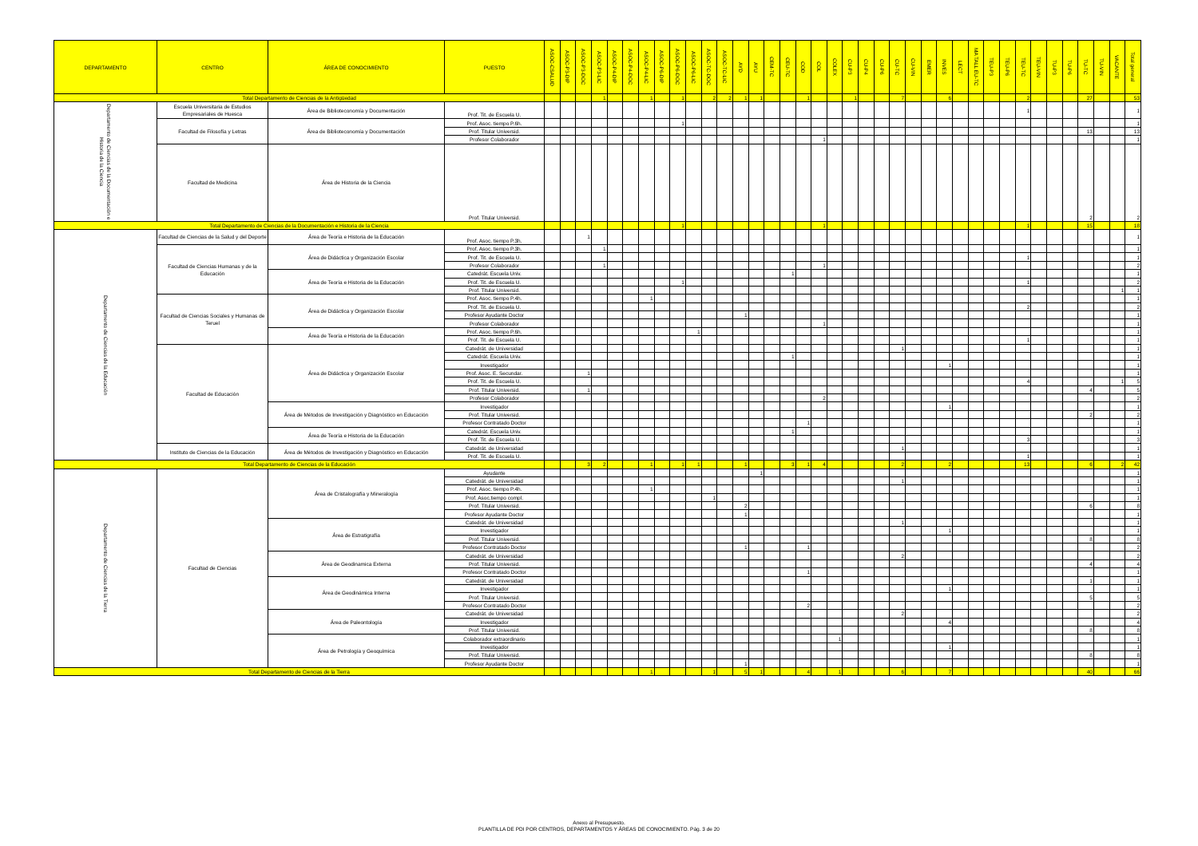| DEPARTAMENTO | CENTRO | ÁREA DE CONOCIMIENTO | PUESTO | ASOC-CSALUD | ASOC-P3-DIP | ASOC-P3-DOC | ASOC-P3-LIC | ASOC-P4-DIP | ASOC-P4-DOC | ASOC-P4-LIC | ASOC-P6-DIP | ASOC-P6-DOC | ASOC-P6-LIC | ASOC-TC-DOC | ASOC-TC-LIC | AYD | AYU | CEM-TC | CEU-TC | COD | COL | COLEX | CU-P3 | CU-P4 | CU-P6 | CU-TC | CU-VIN | EMER | INVES | LECT | MA TALL EU-TC | TEU-P3 | TEU-P6 | TEU-TC | TEU-VIN | TU-P3 | TU-P6 | TU-TC | TU-VIN | VACANTE | Total general |
| --- | --- | --- | --- | --- | --- | --- | --- | --- | --- | --- | --- | --- | --- | --- | --- | --- | --- | --- | --- | --- | --- | --- | --- | --- | --- | --- | --- | --- | --- | --- | --- | --- | --- | --- | --- | --- | --- | --- | --- | --- | --- |
| Total Departamento de Ciencias de la Antigüedad | | | | | | | 1 | | | 1 | | 1 | | 2 | 2 | 1 | 1 | | | 1 | | | 1 | | | 7 | | | 6 | | | | | 2 | | | | 27 | | | 53 |
| Departamento de Ciencias de la Documentación e Historia de la Ciencia | Escuela Universitaria de Estudios Empresariales de Huesca | Área de Biblioteconomía y Documentación | Prof. Tit. de Escuela U. | | | | | | | | | | | | | | | | | | | | | | | | | | | | | | | 1 | | | | | | | 1 |
| | Facultad de Filosofía y Letras | Área de Biblioteconomía y Documentación | Prof. Asoc. tiempo P.6h. | | | | | | | | | 1 | | | | | | | | | | | | | | | | | | | | | | | | | | | | | 1 |
| | | | Prof. Titular Universid. | | | | | | | | | | | | | | | | | | | | | | | | | | | | | | | | | | | 13 | | | 13 |
| | | | Profesor Colaborador | | | | | | | | | | | | | | | | | | 1 | | | | | | | | | | | | | | | | | | | | 1 |
| | Facultad de Medicina | Área de Historia de la Ciencia | Prof. Titular Universid. | | | | | | | | | | | | | | | | | | | | | | | | | | | | | | | | | | | 2 | | | 2 |
| Total Departamento de Ciencias de la Documentación e Historia de la Ciencia | | | | | | | | | | | | 1 | | | | | | | | | 1 | | | | | | | | | | | | | 1 | | | | 15 | | | 18 |
| Departamento de Ciencias de la Educación | Facultad de Ciencias de la Salud y del Deporte | Área de Teoría e Historia de la Educación | Prof. Asoc. tiempo P.3h. | | | 1 | | | | | | | | | | | | | | | | | | | | | | | | | | | | | | | | | | | 1 |
| | Facultad de Ciencias Humanas y de la Educación | Área de Didáctica y Organización Escolar | Prof. Asoc. tiempo P.3h. | | | | 1 | | | | | | | | | | | | | | | | | | | | | | | | | | | | | | | | | | 1 |
| | | | Prof. Tit. de Escuela U. | | | | | | | | | | | | | | | | | | | | | | | | | | | | | | | 1 | | | | | | | 1 |
| | | | Profesor Colaborador | | | | 1 | | | | | | | | | | | | | | 1 | | | | | | | | | | | | | | | | | | | | 2 |
| | | Área de Teoría e Historia de la Educación | Catedrát. Escuela Univ. | | | | | | | | | | | | | | | | 1 | | | | | | | | | | | | | | | | | | | | | | 1 |
| | | | Prof. Tit. de Escuela U. | | | | | | | | | 1 | | | | | | | | | | | | | | | | | | | | | | 1 | | | | | | | 2 |
| | | | Prof. Titular Universid. | | | | | | | | | | | | | | | | | | | | | | | | | | | | | | | | | | | | | 1 | 1 |
| | Facultad de Ciencias Sociales y Humanas de Teruel | Área de Didáctica y Organización Escolar | Prof. Asoc. tiempo P.4h. | | | | | | | 1 | | | | | | | | | | | | | | | | | | | | | | | | | | | | | | | 1 |
| | | | Prof. Tit. de Escuela U. | | | | | | | | | | | | | | | | | | | | | | | | | | | | | | | 2 | | | | | | | 2 |
| | | | Profesor Ayudante Doctor | | | | | | | | | | | | | 1 | | | | | | | | | | | | | | | | | | | | | | | | | 1 |
| | | | Profesor Colaborador | | | | | | | | | | | | | | | | | | 1 | | | | | | | | | | | | | | | | | | | | 1 |
| | | Área de Teoría e Historia de la Educación | Prof. Asoc. tiempo P.6h. | | | | | | | | | | 1 | | | | | | | | | | | | | | | | | | | | | | | | | | | | 1 |
| | | | Prof. Tit. de Escuela U. | | | | | | | | | | | | | | | | | | | | | | | | | | | | | | | 1 | | | | | | | 1 |
| | Facultad de Educación | Área de Didáctica y Organización Escolar | Catedrát. de Universidad | | | | | | | | | | | | | | | | | | | | | | | 1 | | | | | | | | | | | | | | | 1 |
| | | | Catedrát. Escuela Univ. | | | | | | | | | | | | | | | | 1 | | | | | | | | | | | | | | | | | | | | | | 1 |
| | | | Investigador | | | | | | | | | | | | | | | | | | | | | | | | | | 1 | | | | | | | | | | | | 1 |
| | | | Prof. Asoc. E. Secundar. | | | 1 | | | | | | | | | | | | | | | | | | | | | | | | | | | | | | | | | | | 1 |
| | | | Prof. Tit. de Escuela U. | | | | | | | | | | | | | | | | | | | | | | | | | | | | | | | 4 | | | | | | 1 | 5 |
| | | | Prof. Titular Universid. | | | 1 | | | | | | | | | | | | | | | | | | | | | | | | | | | | | | | | 4 | | | 5 |
| | | | Profesor Colaborador | | | | | | | | | | | | | | | | | | 2 | | | | | | | | | | | | | | | | | | | | 2 |
| | | Área de Métodos de Investigación y Diagnóstico en Educación | Investigador | | | | | | | | | | | | | | | | | | | | | | | | | | 1 | | | | | | | | | | | | 1 |
| | | | Prof. Titular Universid. | | | | | | | | | | | | | | | | | | | | | | | | | | | | | | | | | | | 2 | | | 2 |
| | | | Profesor Contratado Doctor | | | | | | | | | | | | | | | | | 1 | | | | | | | | | | | | | | | | | | | | | 1 |
| | | Área de Teoría e Historia de la Educación | Catedrát. Escuela Univ. | | | | | | | | | | | | | | | | 1 | | | | | | | | | | | | | | | | | | | | | | 1 |
| | | | Prof. Tit. de Escuela U. | | | | | | | | | | | | | | | | | | | | | | | | | | | | | | | 3 | | | | | | | 3 |
| | Instituto de Ciencias de la Educación | Área de Métodos de Investigación y Diagnóstico en Educación | Catedrát. de Universidad | | | | | | | | | | | | | | | | | | | | | | | 1 | | | | | | | | | | | | | | | 1 |
| | | | Prof. Tit. de Escuela U. | | | | | | | | | | | | | | | | | | | | | | | | | | | | | | | 1 | | | | | | | 1 |
| Total Departamento de Ciencias de la Educación | | | | | | 3 | 2 | | | 1 | | 1 | 1 | | | 1 | | | 3 | 1 | 4 | | | | | 2 | | | 2 | | | | | 13 | | | | 6 | | 2 | 42 |
| Departamento de Ciencias de la Tierra | Facultad de Ciencias | Área de Cristalografía y Mineralogía | Ayudante | | | | | | | | | | | | | | 1 | | | | | | | | | | | | | | | | | | | | | | | | 1 |
| | | | Catedrát. de Universidad | | | | | | | | | | | | | | | | | | | | | | | 1 | | | | | | | | | | | | | | | 1 |
| | | | Prof. Asoc. tiempo P.4h. | | | | | | | 1 | | | | | | | | | | | | | | | | | | | | | | | | | | | | | | | 1 |
| | | | Prof. Asoc.tiempo compl. | | | | | | | | | | | 1 | | | | | | | | | | | | | | | | | | | | | | | | | | | 1 |
| | | | Prof. Titular Universid. | | | | | | | | | | | | | 2 | | | | | | | | | | | | | | | | | | | | | | 6 | | | 8 |
| | | | Profesor Ayudante Doctor | | | | | | | | | | | | | 1 | | | | | | | | | | | | | | | | | | | | | | | | | 1 |
| | | Área de Estratigrafía | Catedrát. de Universidad | | | | | | | | | | | | | | | | | | | | | | | 1 | | | | | | | | | | | | | | | 1 |
| | | | Investigador | | | | | | | | | | | | | | | | | | | | | | | | | | 1 | | | | | | | | | | | | 1 |
| | | | Prof. Titular Universid. | | | | | | | | | | | | | | | | | | | | | | | | | | | | | | | | | | | 8 | | | 8 |
| | | | Profesor Contratado Doctor | | | | | | | | | | | | | 1 | | | | 1 | | | | | | | | | | | | | | | | | | | | | 2 |
| | | Área de Geodinamica Externa | Catedrát. de Universidad | | | | | | | | | | | | | | | | | | | | | | | 2 | | | | | | | | | | | | | | | 2 |
| | | | Prof. Titular Universid. | | | | | | | | | | | | | | | | | | | | | | | | | | | | | | | | | | | 4 | | | 4 |
| | | | Profesor Contratado Doctor | | | | | | | | | | | | | | | | | 1 | | | | | | | | | | | | | | | | | | | | | 1 |
| | | Área de Geodinámica Interna | Catedrát. de Universidad | | | | | | | | | | | | | | | | | | | | | | | | | | | | | | | | | | | 1 | | | 1 |
| | | | Investigador | | | | | | | | | | | | | | | | | | | | | | | | | | 1 | | | | | | | | | | | | 1 |
| | | | Prof. Titular Universid. | | | | | | | | | | | | | | | | | | | | | | | | | | | | | | | | | | | 5 | | | 5 |
| | | | Profesor Contratado Doctor | | | | | | | | | | | | | | | | | 2 | | | | | | | | | | | | | | | | | | | | | 2 |
| | | Área de Paleontología | Catedrát. de Universidad | | | | | | | | | | | | | | | | | | | | | | | 2 | | | | | | | | | | | | | | | 2 |
| | | | Investigador | | | | | | | | | | | | | | | | | | | | | | | | | | 4 | | | | | | | | | | | | 4 |
| | | | Prof. Titular Universid. | | | | | | | | | | | | | | | | | | | | | | | | | | | | | | | | | | | 8 | | | 8 |
| | | Área de Petrología y Geoquímica | Colaborador extraordinario | | | | | | | | | | | | | | | | | | | 1 | | | | | | | | | | | | | | | | | | | 1 |
| | | | Investigador | | | | | | | | | | | | | | | | | | | | | | | | | | 1 | | | | | | | | | | | | 1 |
| | | | Prof. Titular Universid. | | | | | | | | | | | | | | | | | | | | | | | | | | | | | | | | | | | 8 | | | 8 |
| | | | Profesor Ayudante Doctor | | | | | | | | | | | | | 1 | | | | | | | | | | | | | | | | | | | | | | | | | 1 |
| Total Departamento de Ciencias de la Tierra | | | | | | | | | | 1 | | | | 1 | | 5 | 1 | | | 4 | | 1 | | | | 6 | | | 7 | | | | | | | | | 40 | | | 66 |
Anexo al Presupuesto.
PLANTILLA DE PDI POR CENTROS, DEPARTAMENTOS Y ÁREAS DE CONOCIMIENTO. Pág. 3 de 20